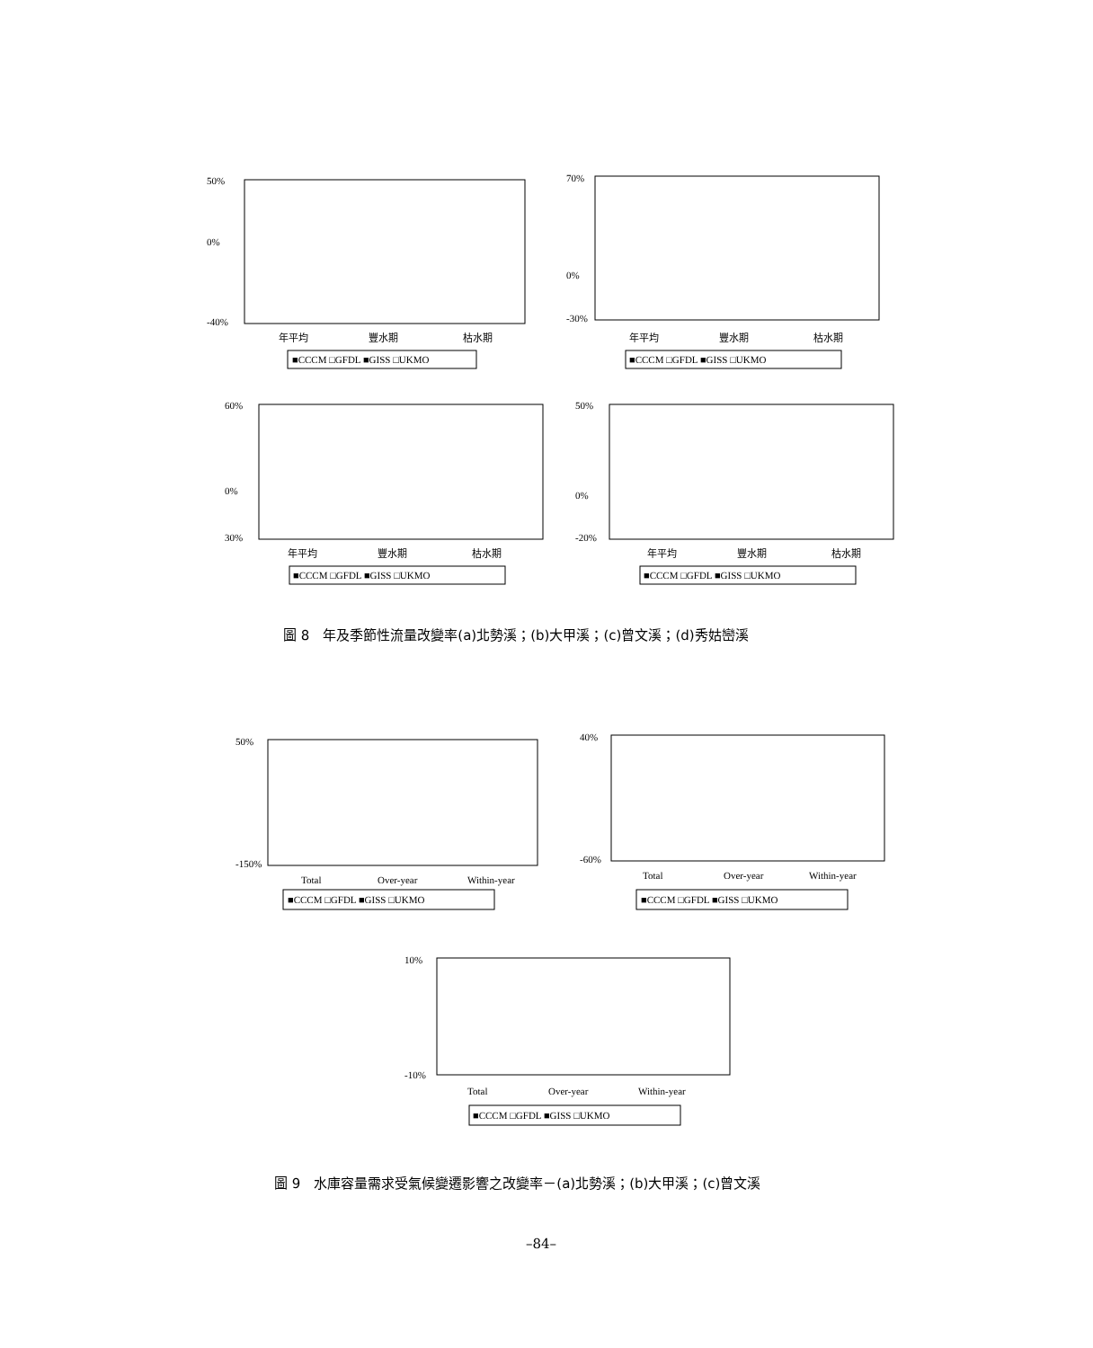50%
0%
-40%
年平均
豐水期
枯水期
■CCCM □GFDL ■GISS □UKMO
70%
0%
-30%
年平均
豐水期
枯水期
■CCCM □GFDL ■GISS □UKMO
60%
0%
30%
年平均
豐水期
枯水期
■CCCM □GFDL ■GISS □UKMO
50%
0%
-20%
年平均
豐水期
枯水期
■CCCM □GFDL ■GISS □UKMO
圖 8　年及季節性流量改變率(a)北勢溪；(b)大甲溪；(c)曾文溪；(d)秀姑巒溪
50%
-150%
Total
Over-year
Within-year
■CCCM □GFDL ■GISS □UKMO
40%
-60%
Total
Over-year
Within-year
■CCCM □GFDL ■GISS □UKMO
10%
-10%
Total
Over-year
Within-year
■CCCM □GFDL ■GISS □UKMO
圖 9　水庫容量需求受氣候變遷影響之改變率－(a)北勢溪；(b)大甲溪；(c)曾文溪
–84–